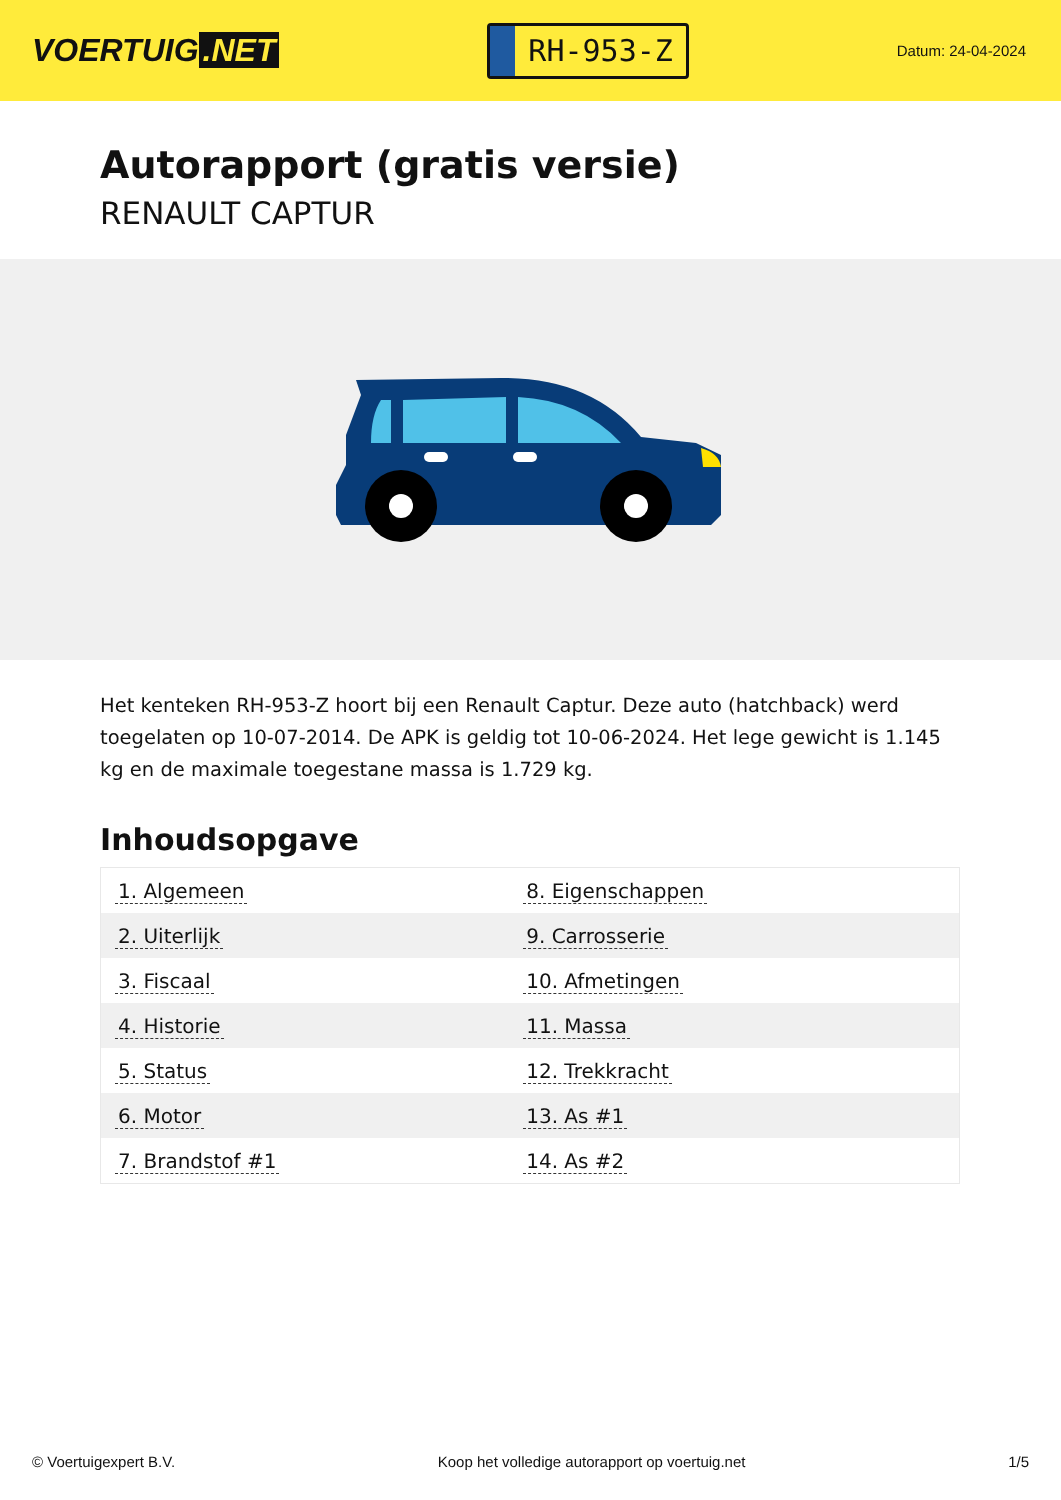VOERTUIG.NET
RH-953-Z
Datum: 24-04-2024
Autorapport (gratis versie)
RENAULT CAPTUR
Het kenteken RH-953-Z hoort bij een Renault Captur. Deze auto (hatchback) werd toegelaten op 10-07-2014. De APK is geldig tot 10-06-2024. Het lege gewicht is 1.145 kg en de maximale toegestane massa is 1.729 kg.
Inhoudsopgave
| 1. Algemeen | 8. Eigenschappen |
| 2. Uiterlijk | 9. Carrosserie |
| 3. Fiscaal | 10. Afmetingen |
| 4. Historie | 11. Massa |
| 5. Status | 12. Trekkracht |
| 6. Motor | 13. As #1 |
| 7. Brandstof #1 | 14. As #2 |
© Voertuigexpert B.V. Koop het volledige autorapport op voertuig.net 1/5